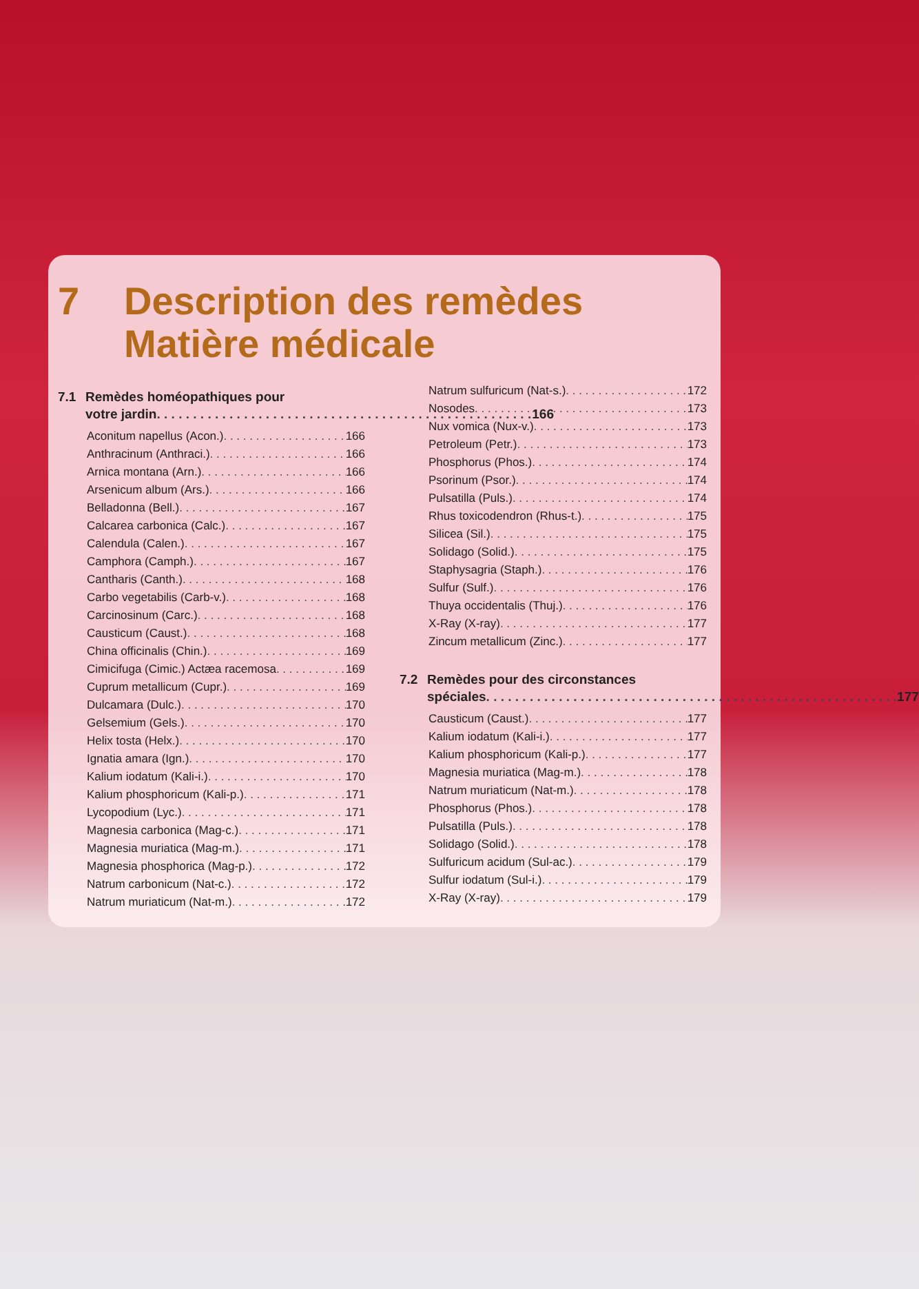7 Description des remèdes
Matière médicale
7.1 Remèdes homéopathiques pour
votre jardin 166
Aconitum napellus (Acon.) 166
Anthracinum (Anthraci.) 166
Arnica montana (Arn.) 166
Arsenicum album (Ars.) 166
Belladonna (Bell.) 167
Calcarea carbonica (Calc.) 167
Calendula (Calen.) 167
Camphora (Camph.) 167
Cantharis (Canth.) 168
Carbo vegetabilis (Carb-v.) 168
Carcinosinum (Carc.) 168
Causticum (Caust.) 168
China officinalis (Chin.) 169
Cimicifuga (Cimic.) Actæa racemosa 169
Cuprum metallicum (Cupr.) 169
Dulcamara (Dulc.) 170
Gelsemium (Gels.) 170
Helix tosta (Helx.) 170
Ignatia amara (Ign.) 170
Kalium iodatum (Kali-i.) 170
Kalium phosphoricum (Kali-p.) 171
Lycopodium (Lyc.) 171
Magnesia carbonica (Mag-c.) 171
Magnesia muriatica (Mag-m.) 171
Magnesia phosphorica (Mag-p.) 172
Natrum carbonicum (Nat-c.) 172
Natrum muriaticum (Nat-m.) 172
Natrum sulfuricum (Nat-s.) 172
Nosodes 173
Nux vomica (Nux-v.) 173
Petroleum (Petr.) 173
Phosphorus (Phos.) 174
Psorinum (Psor.) 174
Pulsatilla (Puls.) 174
Rhus toxicodendron (Rhus-t.) 175
Silicea (Sil.) 175
Solidago (Solid.) 175
Staphysagria (Staph.) 176
Sulfur (Sulf.) 176
Thuya occidentalis (Thuj.) 176
X-Ray (X-ray) 177
Zincum metallicum (Zinc.) 177
7.2 Remèdes pour des circonstances
spéciales 177
Causticum (Caust.) 177
Kalium iodatum (Kali-i.) 177
Kalium phosphoricum (Kali-p.) 177
Magnesia muriatica (Mag-m.) 178
Natrum muriaticum (Nat-m.) 178
Phosphorus (Phos.) 178
Pulsatilla (Puls.) 178
Solidago (Solid.) 178
Sulfuricum acidum (Sul-ac.) 179
Sulfur iodatum (Sul-i.) 179
X-Ray (X-ray) 179